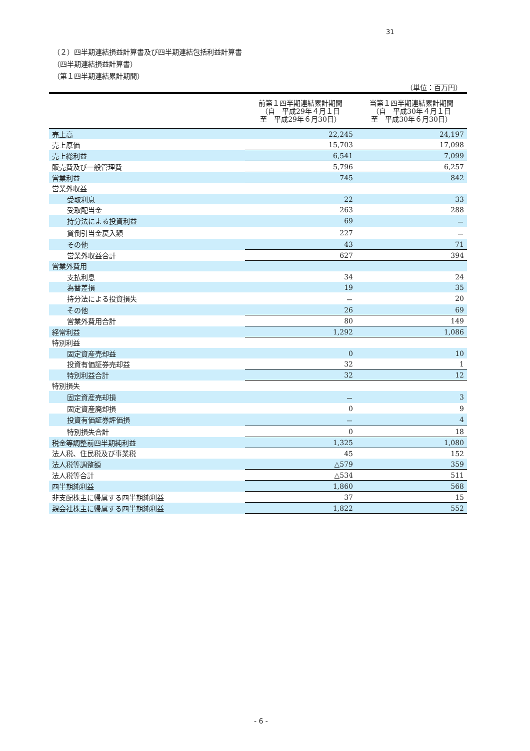31
（２）四半期連結損益計算書及び四半期連結包括利益計算書
（四半期連結損益計算書）
（第１四半期連結累計期間）
（単位：百万円）
| | 前第１四半期連結累計期間 （自 平成29年４月１日 至 平成29年６月30日） | 当第１四半期連結累計期間 （自 平成30年４月１日 至 平成30年６月30日） |
| --- | --- | --- |
| 売上高 | 22,245 | 24,197 |
| 売上原価 | 15,703 | 17,098 |
| 売上総利益 | 6,541 | 7,099 |
| 販売費及び一般管理費 | 5,796 | 6,257 |
| 営業利益 | 745 | 842 |
| 営業外収益 | | |
| 受取利息 | 22 | 33 |
| 受取配当金 | 263 | 288 |
| 持分法による投資利益 | 69 | － |
| 貸倒引当金戻入額 | 227 | － |
| その他 | 43 | 71 |
| 営業外収益合計 | 627 | 394 |
| 営業外費用 | | |
| 支払利息 | 34 | 24 |
| 為替差損 | 19 | 35 |
| 持分法による投資損失 | － | 20 |
| その他 | 26 | 69 |
| 営業外費用合計 | 80 | 149 |
| 経常利益 | 1,292 | 1,086 |
| 特別利益 | | |
| 固定資産売却益 | 0 | 10 |
| 投資有価証券売却益 | 32 | 1 |
| 特別利益合計 | 32 | 12 |
| 特別損失 | | |
| 固定資産売却損 | － | 3 |
| 固定資産廃却損 | 0 | 9 |
| 投資有価証券評価損 | － | 4 |
| 特別損失合計 | 0 | 18 |
| 税金等調整前四半期純利益 | 1,325 | 1,080 |
| 法人税、住民税及び事業税 | 45 | 152 |
| 法人税等調整額 | △579 | 359 |
| 法人税等合計 | △534 | 511 |
| 四半期純利益 | 1,860 | 568 |
| 非支配株主に帰属する四半期純利益 | 37 | 15 |
| 親会社株主に帰属する四半期純利益 | 1,822 | 552 |
- 6 -